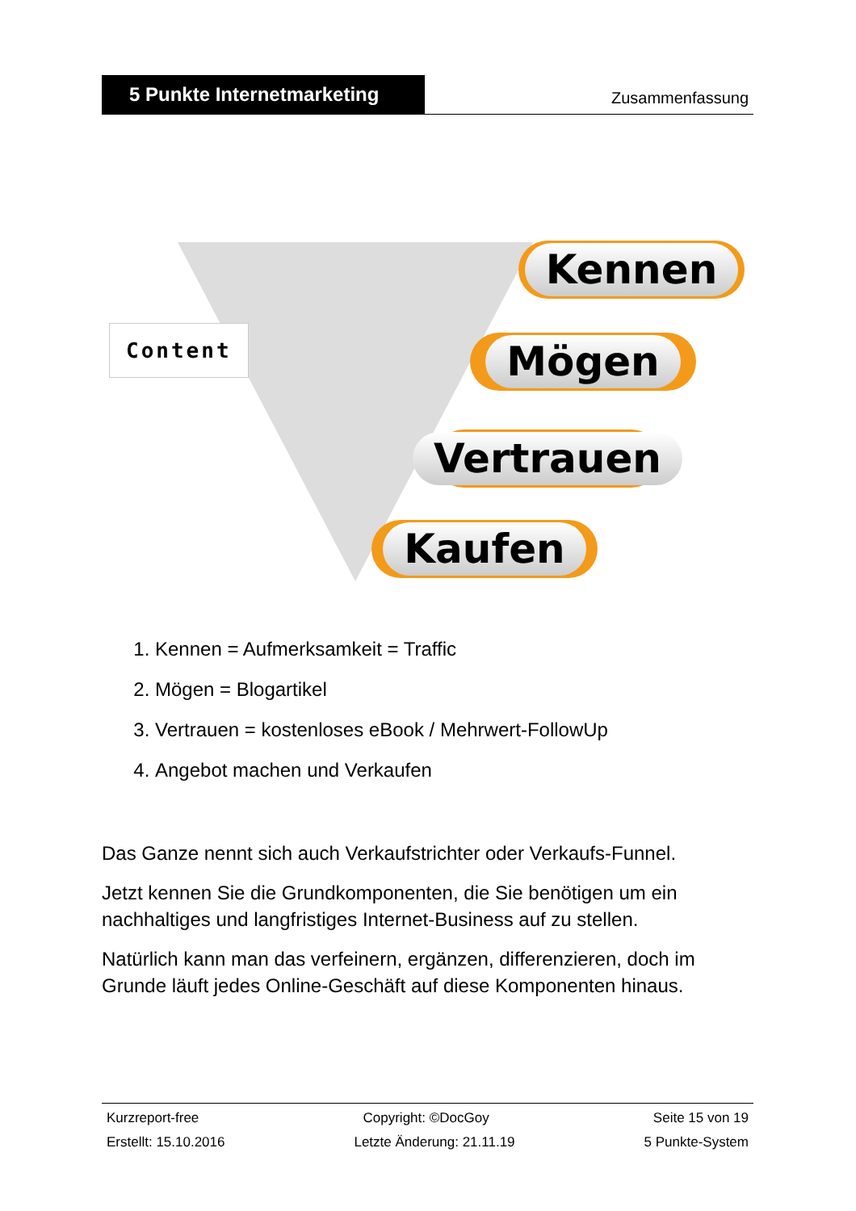5 Punkte Internetmarketing
Zusammenfassung
Content
Kennen
Mögen
Vertrauen
Kaufen
1. Kennen = Aufmerksamkeit = Traffic
2. Mögen = Blogartikel
3. Vertrauen = kostenloses eBook / Mehrwert-FollowUp
4. Angebot machen und Verkaufen
Das Ganze nennt sich auch Verkaufstrichter oder Verkaufs-Funnel.
Jetzt kennen Sie die Grundkomponenten, die Sie benötigen um ein nachhaltiges und langfristiges Internet-Business auf zu stellen.
Natürlich kann man das verfeinern, ergänzen, differenzieren, doch im Grunde läuft jedes Online-Geschäft auf diese Komponenten hinaus.
Kurzreport-free Copyright: ©DocGoy Seite 15 von 19
Erstellt: 15.10.2016 Letzte Änderung: 21.11.19 5 Punkte-System